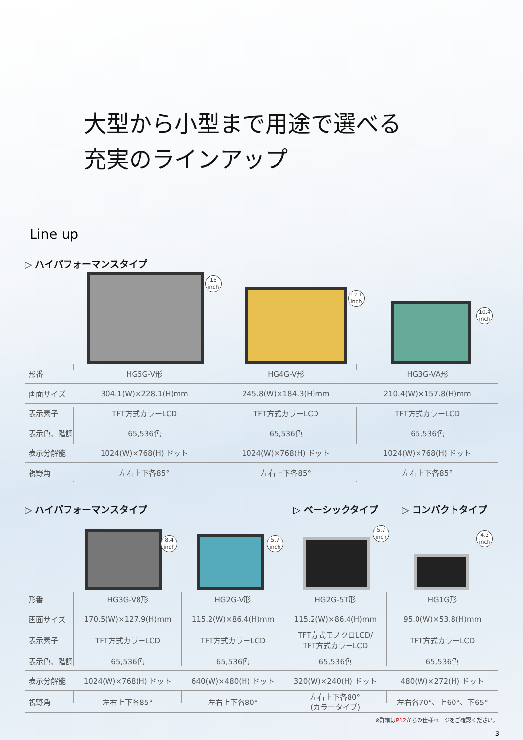大型から小型まで用途で選べる
充実のラインアップ
Line up
▷ ハイパフォーマンスタイプ
15
inch
12.1
inch
10.4
inch
| 形番 | HG5G-V形 | HG4G-V形 | HG3G-VA形 |
| 画面サイズ | 304.1(W)×228.1(H)mm | 245.8(W)×184.3(H)mm | 210.4(W)×157.8(H)mm |
| 表示素子 | TFT方式カラーLCD | TFT方式カラーLCD | TFT方式カラーLCD |
| 表示色、階調 | 65,536色 | 65,536色 | 65,536色 |
| 表示分解能 | 1024(W)×768(H) ドット | 1024(W)×768(H) ドット | 1024(W)×768(H) ドット |
| 視野角 | 左右上下各85° | 左右上下各85° | 左右上下各85° |
▷ ハイパフォーマンスタイプ ▷ ベーシックタイプ ▷ コンパクトタイプ
8.4
inch
5.7
inch
5.7
inch
4.3
inch
| 形番 | HG3G-V8形 | HG2G-V形 | HG2G-5T形 | HG1G形 |
| 画面サイズ | 170.5(W)×127.9(H)mm | 115.2(W)×86.4(H)mm | 115.2(W)×86.4(H)mm | 95.0(W)×53.8(H)mm |
| 表示素子 | TFT方式カラーLCD | TFT方式カラーLCD | TFT方式モノクロLCD/ TFT方式カラーLCD | TFT方式カラーLCD |
| 表示色、階調 | 65,536色 | 65,536色 | 65,536色 | 65,536色 |
| 表示分解能 | 1024(W)×768(H) ドット | 640(W)×480(H) ドット | 320(W)×240(H) ドット | 480(W)×272(H) ドット |
| 視野角 | 左右上下各85° | 左右上下各80° | 左右上下各80° (カラータイプ) | 左右各70°、上60°、下65° |
※詳細はP12からの仕様ページをご確認ください。
3